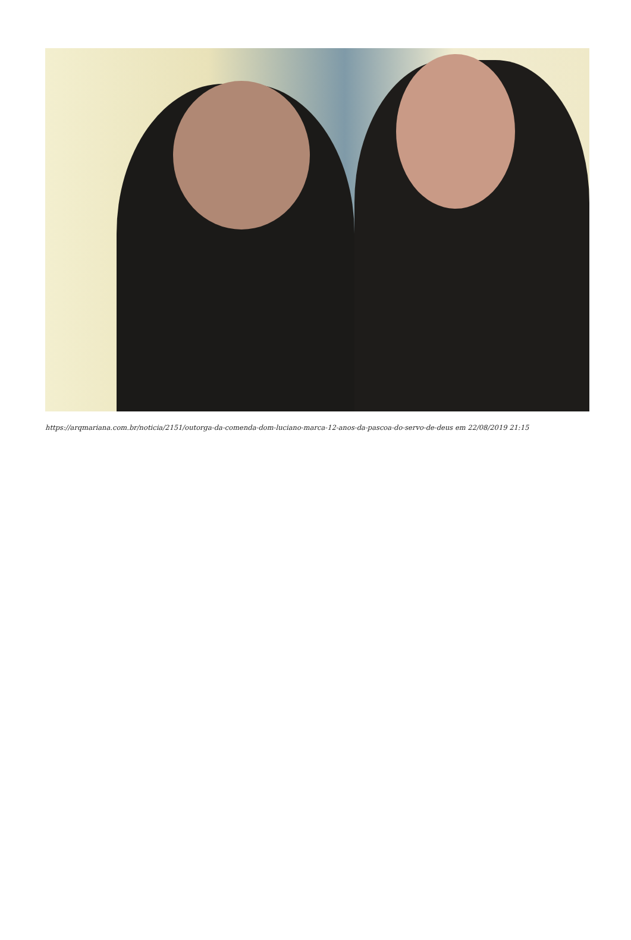https://arqmariana.com.br/noticia/2151/outorga-da-comenda-dom-luciano-marca-12-anos-da-pascoa-do-servo-de-deus em 22/08/2019 21:15